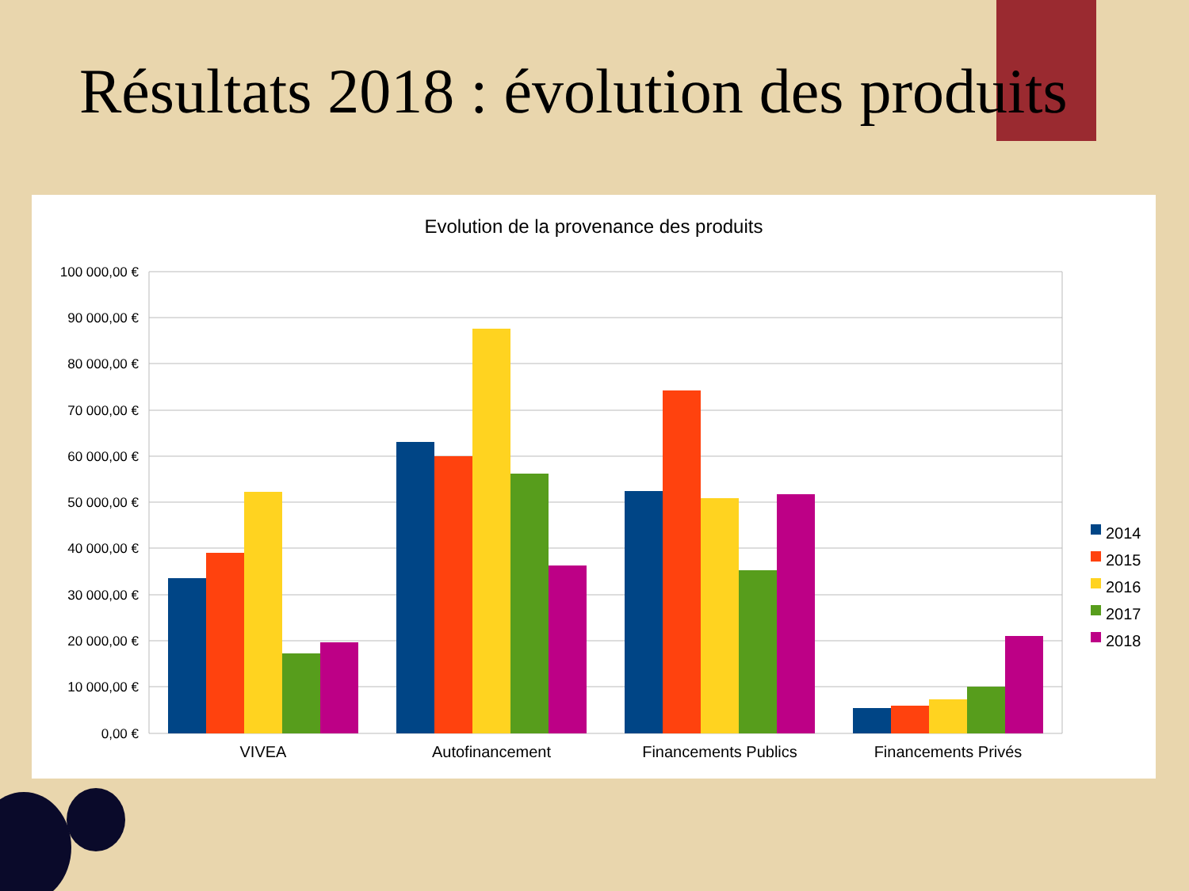Résultats 2018 : évolution des produits
Evolution de la provenance des produits
100 000,00 €
90 000,00 €
80 000,00 €
70 000,00 €
60 000,00 €
50 000,00 €
40 000,00 €
30 000,00 €
20 000,00 €
10 000,00 €
0,00 €
VIVEA
Autofinancement
Financements Publics
Financements Privés
2014
2015
2016
2017
2018